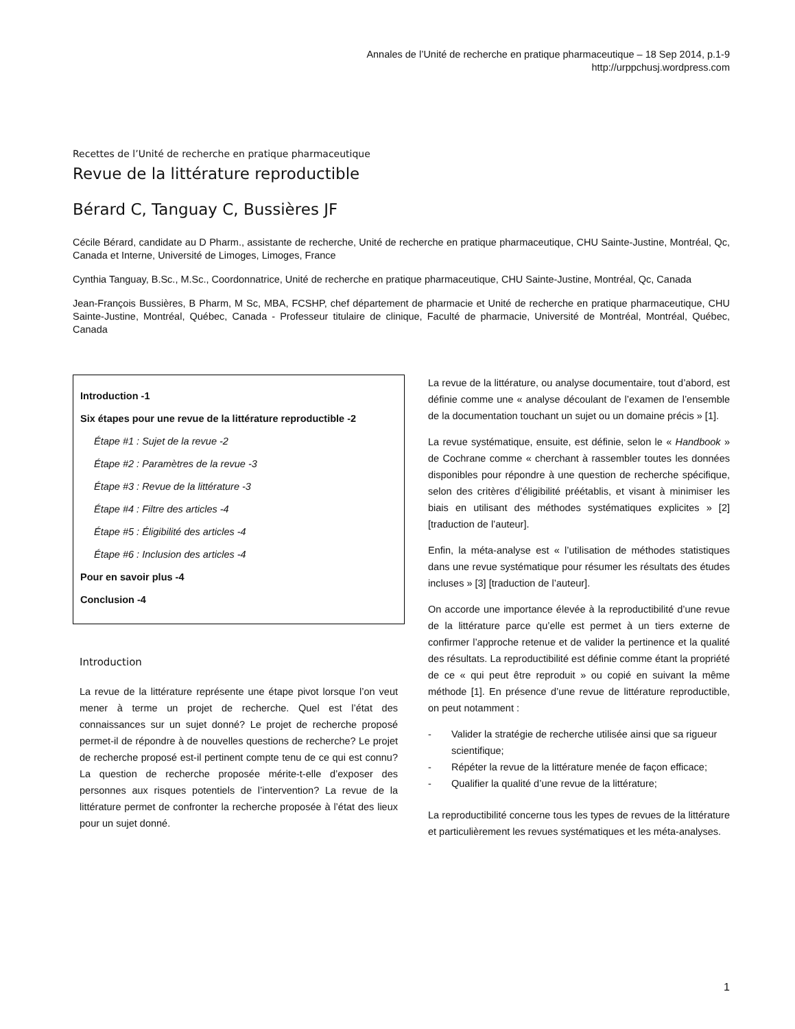Annales de l’Unité de recherche en pratique pharmaceutique – 18 Sep 2014, p.1-9
http://urppchusj.wordpress.com
Recettes de l’Unité de recherche en pratique pharmaceutique
Revue de la littérature reproductible
Bérard C, Tanguay C, Bussières JF
Cécile Bérard, candidate au D Pharm., assistante de recherche, Unité de recherche en pratique pharmaceutique, CHU Sainte-Justine, Montréal, Qc, Canada et Interne, Université de Limoges, Limoges, France
Cynthia Tanguay, B.Sc., M.Sc., Coordonnatrice, Unité de recherche en pratique pharmaceutique, CHU Sainte-Justine, Montréal, Qc, Canada
Jean-François Bussières, B Pharm, M Sc, MBA, FCSHP, chef département de pharmacie et Unité de recherche en pratique pharmaceutique, CHU Sainte-Justine, Montréal, Québec, Canada - Professeur titulaire de clinique, Faculté de pharmacie, Université de Montréal, Montréal, Québec, Canada
Introduction -1
Six étapes pour une revue de la littérature reproductible -2
Étape #1 : Sujet de la revue -2
Étape #2 : Paramètres de la revue -3
Étape #3 : Revue de la littérature -3
Étape #4 : Filtre des articles -4
Étape #5 : Éligibilité des articles -4
Étape #6 : Inclusion des articles -4
Pour en savoir plus -4
Conclusion -4
Introduction
La revue de la littérature représente une étape pivot lorsque l’on veut mener à terme un projet de recherche. Quel est l’état des connaissances sur un sujet donné? Le projet de recherche proposé permet-il de répondre à de nouvelles questions de recherche? Le projet de recherche proposé est-il pertinent compte tenu de ce qui est connu? La question de recherche proposée mérite-t-elle d’exposer des personnes aux risques potentiels de l’intervention? La revue de la littérature permet de confronter la recherche proposée à l’état des lieux pour un sujet donné.
La revue de la littérature, ou analyse documentaire, tout d’abord, est définie comme une « analyse découlant de l’examen de l’ensemble de la documentation touchant un sujet ou un domaine précis » [1].
La revue systématique, ensuite, est définie, selon le « Handbook » de Cochrane comme « cherchant à rassembler toutes les données disponibles pour répondre à une question de recherche spécifique, selon des critères d’éligibilité préétablis, et visant à minimiser les biais en utilisant des méthodes systématiques explicites » [2] [traduction de l’auteur].
Enfin, la méta-analyse est « l’utilisation de méthodes statistiques dans une revue systématique pour résumer les résultats des études incluses » [3] [traduction de l’auteur].
On accorde une importance élevée à la reproductibilité d’une revue de la littérature parce qu’elle est permet à un tiers externe de confirmer l’approche retenue et de valider la pertinence et la qualité des résultats. La reproductibilité est définie comme étant la propriété de ce « qui peut être reproduit » ou copié en suivant la même méthode [1]. En présence d’une revue de littérature reproductible, on peut notamment :
- Valider la stratégie de recherche utilisée ainsi que sa rigueur scientifique;
- Répéter la revue de la littérature menée de façon efficace;
- Qualifier la qualité d’une revue de la littérature;
La reproductibilité concerne tous les types de revues de la littérature et particulièrement les revues systématiques et les méta-analyses.
1